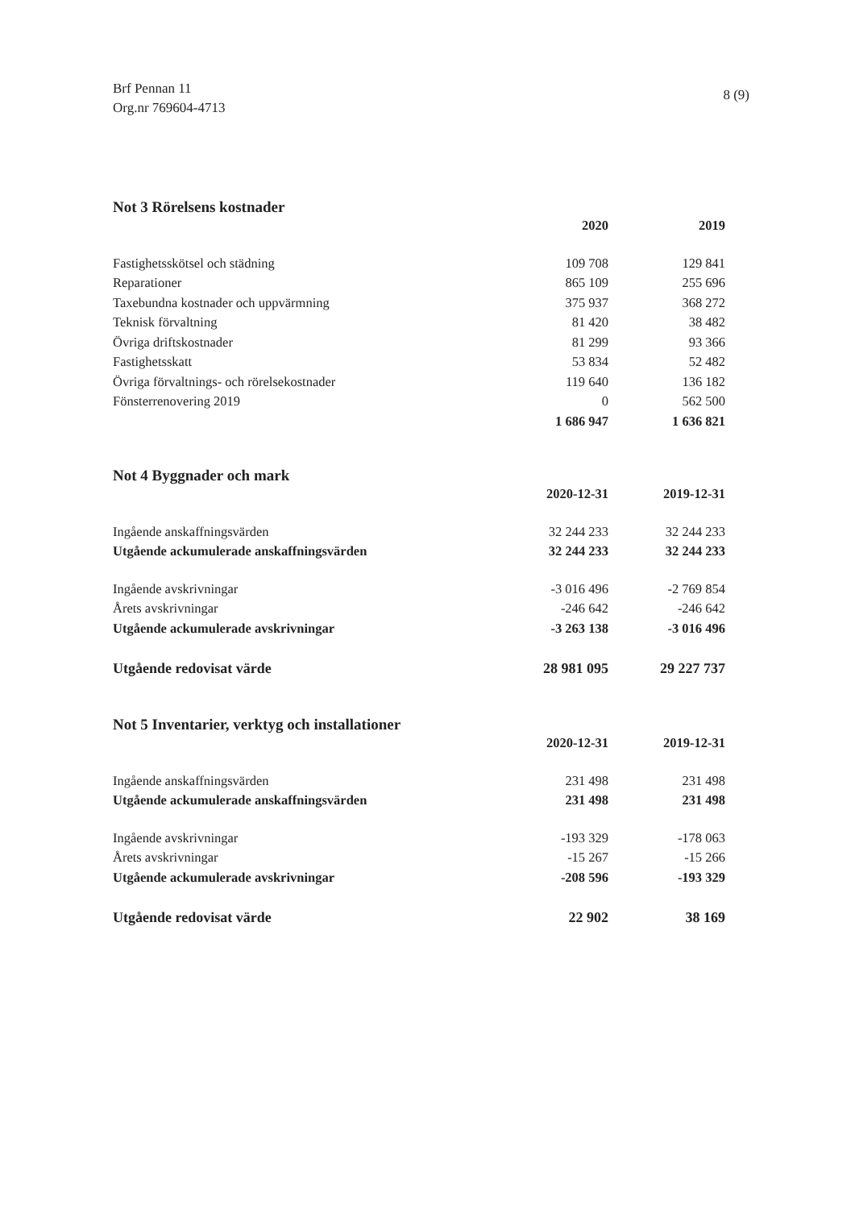Brf Pennan 11
Org.nr 769604-4713
8 (9)
Not 3 Rörelsens kostnader
| | 2020 | 2019 |
| Fastighetsskötsel och städning | 109 708 | 129 841 |
| Reparationer | 865 109 | 255 696 |
| Taxebundna kostnader och uppvärmning | 375 937 | 368 272 |
| Teknisk förvaltning | 81 420 | 38 482 |
| Övriga driftskostnader | 81 299 | 93 366 |
| Fastighetsskatt | 53 834 | 52 482 |
| Övriga förvaltnings- och rörelsekostnader | 119 640 | 136 182 |
| Fönsterrenovering 2019 | 0 | 562 500 |
| | 1 686 947 | 1 636 821 |
Not 4 Byggnader och mark
| | 2020-12-31 | 2019-12-31 |
| Ingående anskaffningsvärden | 32 244 233 | 32 244 233 |
| Utgående ackumulerade anskaffningsvärden | 32 244 233 | 32 244 233 |
| Ingående avskrivningar | -3 016 496 | -2 769 854 |
| Årets avskrivningar | -246 642 | -246 642 |
| Utgående ackumulerade avskrivningar | -3 263 138 | -3 016 496 |
| Utgående redovisat värde | 28 981 095 | 29 227 737 |
Not 5 Inventarier, verktyg och installationer
| | 2020-12-31 | 2019-12-31 |
| Ingående anskaffningsvärden | 231 498 | 231 498 |
| Utgående ackumulerade anskaffningsvärden | 231 498 | 231 498 |
| Ingående avskrivningar | -193 329 | -178 063 |
| Årets avskrivningar | -15 267 | -15 266 |
| Utgående ackumulerade avskrivningar | -208 596 | -193 329 |
| Utgående redovisat värde | 22 902 | 38 169 |